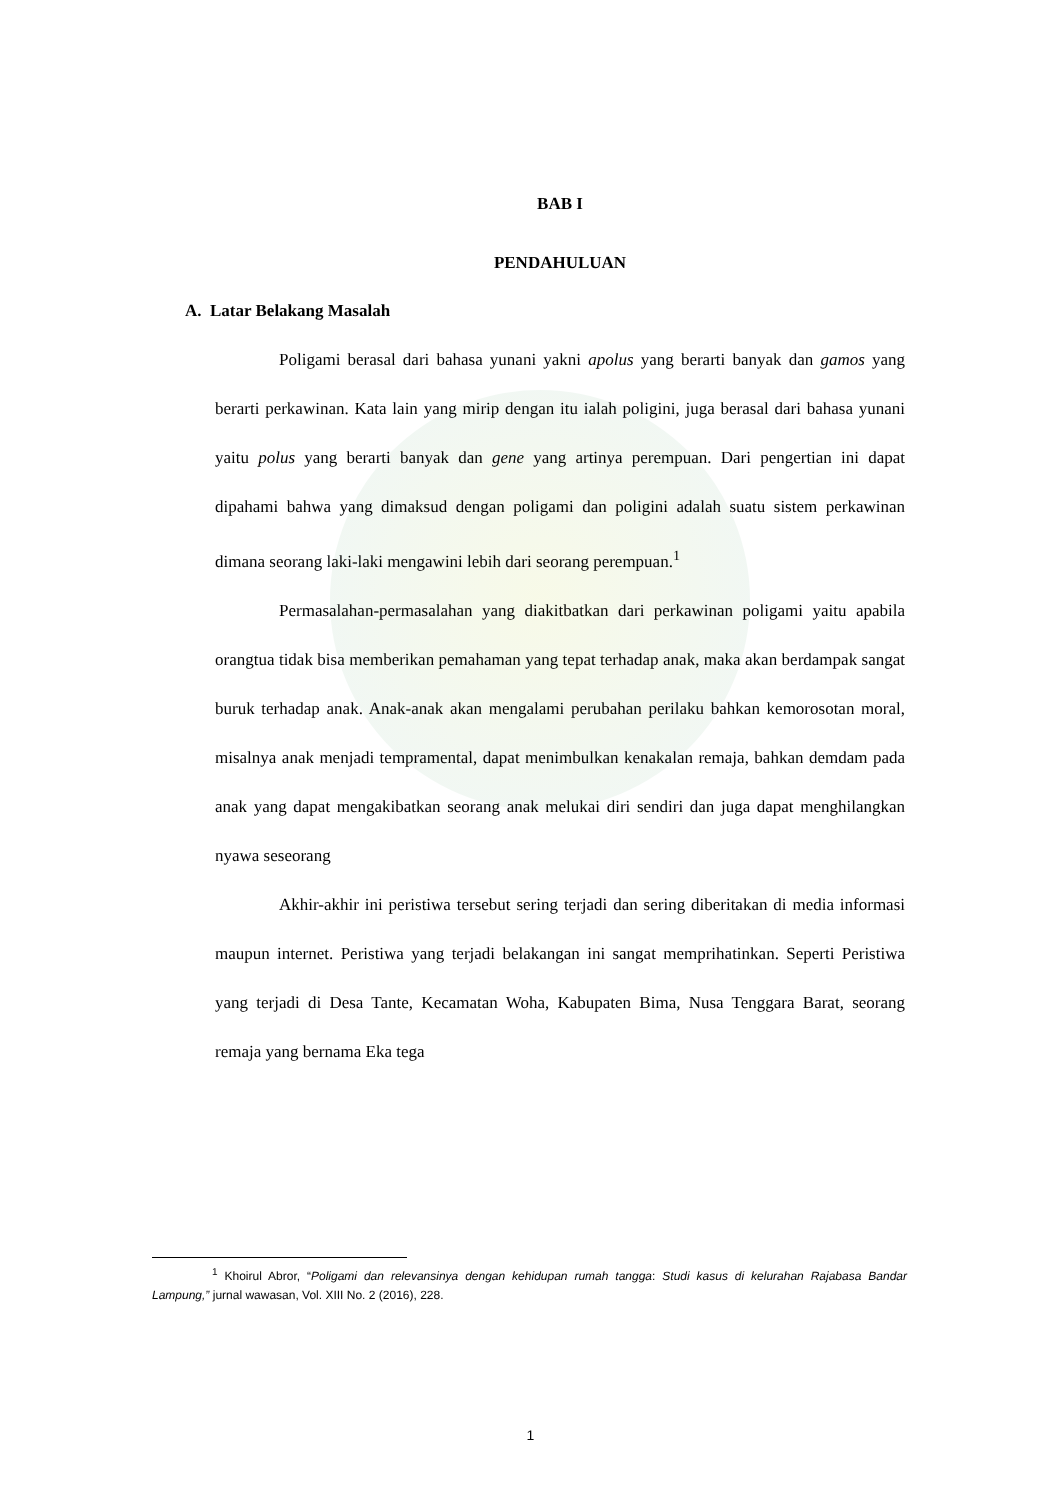BAB I
PENDAHULUAN
A. Latar Belakang Masalah
Poligami berasal dari bahasa yunani yakni apolus yang berarti banyak dan gamos yang berarti perkawinan. Kata lain yang mirip dengan itu ialah poligini, juga berasal dari bahasa yunani yaitu polus yang berarti banyak dan gene yang artinya perempuan. Dari pengertian ini dapat dipahami bahwa yang dimaksud dengan poligami dan poligini adalah suatu sistem perkawinan dimana seorang laki-laki mengawini lebih dari seorang perempuan.<sup>1</sup>
Permasalahan-permasalahan yang diakitbatkan dari perkawinan poligami yaitu apabila orangtua tidak bisa memberikan pemahaman yang tepat terhadap anak, maka akan berdampak sangat buruk terhadap anak. Anak-anak akan mengalami perubahan perilaku bahkan kemorosotan moral, misalnya anak menjadi tempramental, dapat menimbulkan kenakalan remaja, bahkan demdam pada anak yang dapat mengakibatkan seorang anak melukai diri sendiri dan juga dapat menghilangkan nyawa seseorang
Akhir-akhir ini peristiwa tersebut sering terjadi dan sering diberitakan di media informasi maupun internet. Peristiwa yang terjadi belakangan ini sangat memprihatinkan. Seperti Peristiwa yang terjadi di Desa Tante, Kecamatan Woha, Kabupaten Bima, Nusa Tenggara Barat, seorang remaja yang bernama Eka tega
<sup>1</sup> Khoirul Abror, “Poligami dan relevansinya dengan kehidupan rumah tangga: Studi kasus di kelurahan Rajabasa Bandar Lampung,” jurnal wawasan, Vol. XIII No. 2 (2016), 228.
1